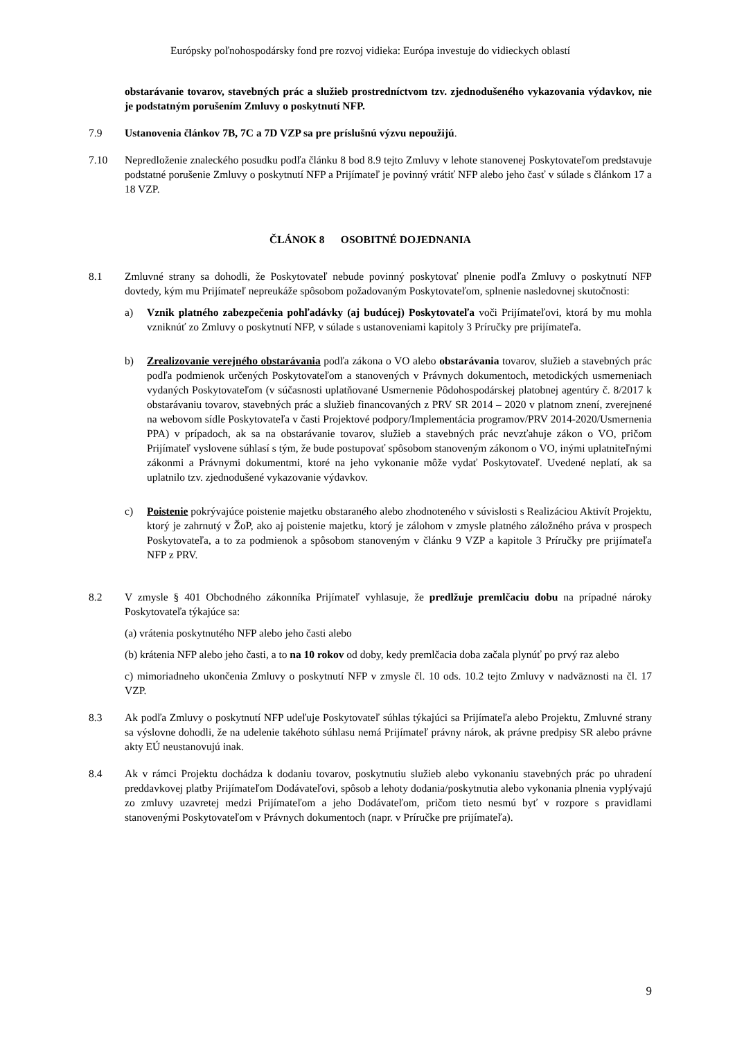Európsky poľnohospodársky fond pre rozvoj vidieka: Európa investuje do vidieckych oblastí
obstarávanie tovarov, stavebných prác a služieb prostredníctvom tzv. zjednodušeného vykazovania výdavkov, nie je podstatným porušením Zmluvy o poskytnutí NFP.
7.9 Ustanovenia článkov 7B, 7C a 7D VZP sa pre príslušnú výzvu nepoužijú.
7.10 Nepredloženie znaleckého posudku podľa článku 8 bod 8.9 tejto Zmluvy v lehote stanovenej Poskytovateľom predstavuje podstatné porušenie Zmluvy o poskytnutí NFP a Prijímateľ je povinný vrátiť NFP alebo jeho časť v súlade s článkom 17 a 18 VZP.
ČLÁNOK 8 OSOBITNÉ DOJEDNANIA
8.1 Zmluvné strany sa dohodli, že Poskytovateľ nebude povinný poskytovať plnenie podľa Zmluvy o poskytnutí NFP dovtedy, kým mu Prijímateľ nepreukáže spôsobom požadovaným Poskytovateľom, splnenie nasledovnej skutočnosti:
a) Vznik platného zabezpečenia pohľadávky (aj budúcej) Poskytovateľa voči Prijímateľovi, ktorá by mu mohla vzniknúť zo Zmluvy o poskytnutí NFP, v súlade s ustanoveniami kapitoly 3 Príručky pre prijímateľa.
b) Zrealizovanie verejného obstarávania podľa zákona o VO alebo obstarávania tovarov, služieb a stavebných prác podľa podmienok určených Poskytovateľom a stanovených v Právnych dokumentoch, metodických usmerneniach vydaných Poskytovateľom (v súčasnosti uplatňované Usmernenie Pôdohospodárskej platobnej agentúry č. 8/2017 k obstarávaniu tovarov, stavebných prác a služieb financovaných z PRV SR 2014 – 2020 v platnom znení, zverejnené na webovom sídle Poskytovateľa v časti Projektové podpory/Implementácia programov/PRV 2014-2020/Usmernenia PPA) v prípadoch, ak sa na obstarávanie tovarov, služieb a stavebných prác nevzťahuje zákon o VO, pričom Prijímateľ vyslovene súhlasí s tým, že bude postupovať spôsobom stanoveným zákonom o VO, inými uplatniteľnými zákonmi a Právnymi dokumentmi, ktoré na jeho vykonanie môže vydať Poskytovateľ. Uvedené neplatí, ak sa uplatnilo tzv. zjednodušené vykazovanie výdavkov.
c) Poistenie pokrývajúce poistenie majetku obstaraného alebo zhodnoteného v súvislosti s Realizáciou Aktivít Projektu, ktorý je zahrnutý v ŽoP, ako aj poistenie majetku, ktorý je zálohom v zmysle platného záložného práva v prospech Poskytovateľa, a to za podmienok a spôsobom stanoveným v článku 9 VZP a kapitole 3 Príručky pre prijímateľa NFP z PRV.
8.2 V zmysle § 401 Obchodného zákonníka Prijímateľ vyhlasuje, že predlžuje premlčaciu dobu na prípadné nároky Poskytovateľa týkajúce sa:
(a) vrátenia poskytnutého NFP alebo jeho časti alebo
(b) krátenia NFP alebo jeho časti, a to na 10 rokov od doby, kedy premlčacia doba začala plynúť po prvý raz alebo
c) mimoriadneho ukončenia Zmluvy o poskytnutí NFP v zmysle čl. 10 ods. 10.2 tejto Zmluvy v nadväznosti na čl. 17 VZP.
8.3 Ak podľa Zmluvy o poskytnutí NFP udeľuje Poskytovateľ súhlas týkajúci sa Prijímateľa alebo Projektu, Zmluvné strany sa výslovne dohodli, že na udelenie takéhoto súhlasu nemá Prijímateľ právny nárok, ak právne predpisy SR alebo právne akty EÚ neustanovujú inak.
8.4 Ak v rámci Projektu dochádza k dodaniu tovarov, poskytnutiu služieb alebo vykonaniu stavebných prác po uhradení preddavkovej platby Prijímateľom Dodávateľovi, spôsob a lehoty dodania/poskytnutia alebo vykonania plnenia vyplývajú zo zmluvy uzavretej medzi Prijímateľom a jeho Dodávateľom, pričom tieto nesmú byť v rozpore s pravidlami stanovenými Poskytovateľom v Právnych dokumentoch (napr. v Príručke pre prijímateľa).
9